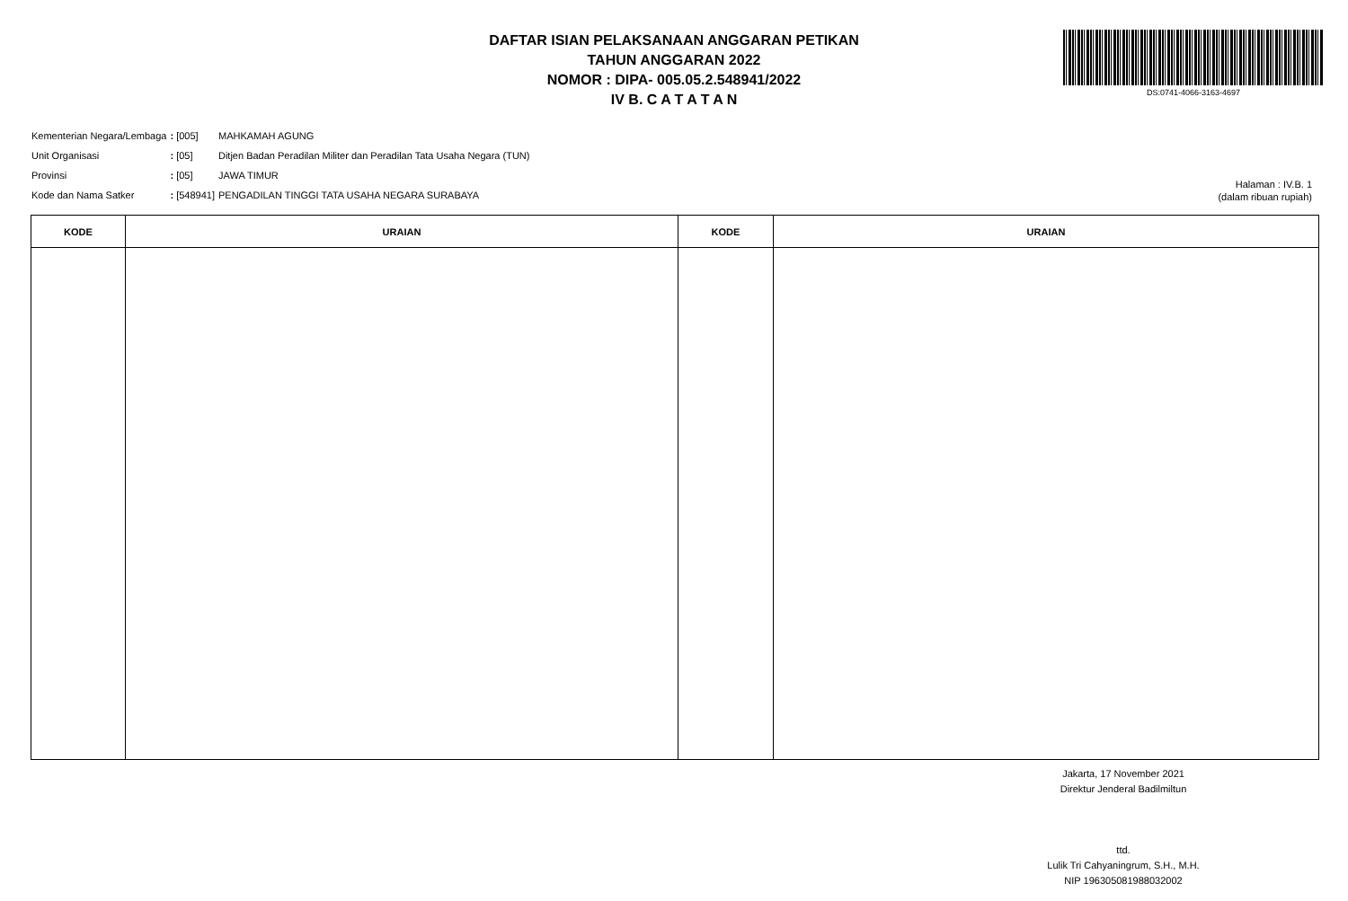DAFTAR ISIAN PELAKSANAAN ANGGARAN PETIKAN
TAHUN ANGGARAN 2022
NOMOR : DIPA- 005.05.2.548941/2022
IV B. C A T A T A N
DS:0741-4066-3163-4697
| Kementerian Negara/Lembaga | : [005] | MAHKAMAH AGUNG |
| Unit Organisasi | : [05] | Ditjen Badan Peradilan Militer dan Peradilan Tata Usaha Negara (TUN) |
| Provinsi | : [05] | JAWA TIMUR |
| Kode dan Nama Satker | : [548941] | PENGADILAN TINGGI TATA USAHA NEGARA SURABAYA |
Halaman : IV.B. 1
(dalam ribuan rupiah)
| KODE | URAIAN | KODE | URAIAN |
| --- | --- | --- | --- |
Jakarta, 17 November 2021
Direktur Jenderal Badilmiltun
ttd.
Lulik Tri Cahyaningrum, S.H., M.H.
NIP 196305081988032002